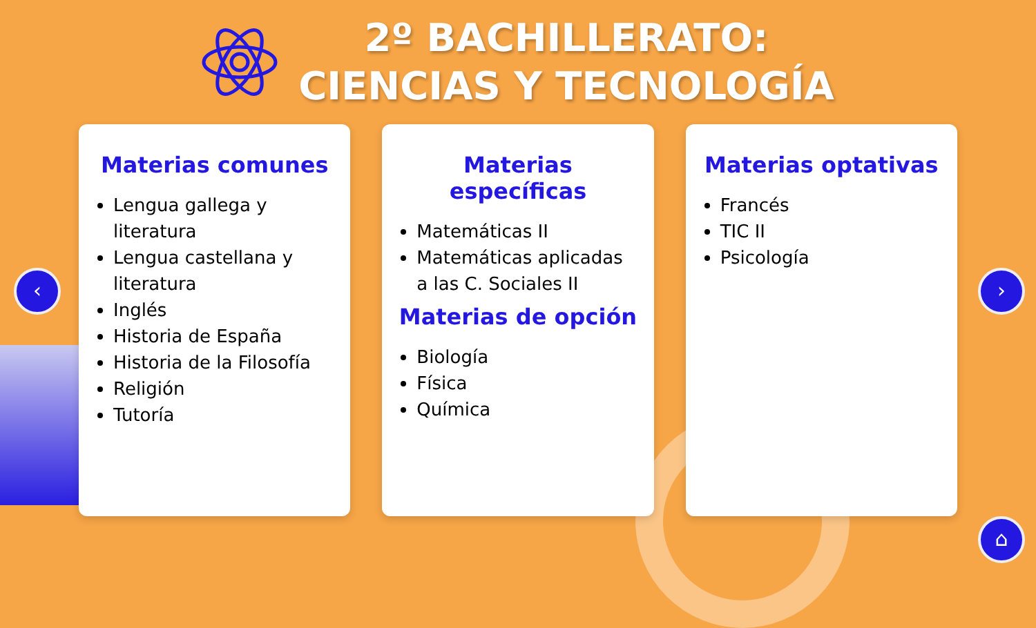2º BACHILLERATO:
CIENCIAS Y TECNOLOGÍA
Materias comunes
Lengua gallega y literatura
Lengua castellana y literatura
Inglés
Historia de España
Historia de la Filosofía
Religión
Tutoría
Materias específicas
Matemáticas II
Matemáticas aplicadas a las C. Sociales II
Materias de opción
Biología
Física
Química
Materias optativas
Francés
TIC II
Psicología
‹ ›
⌂